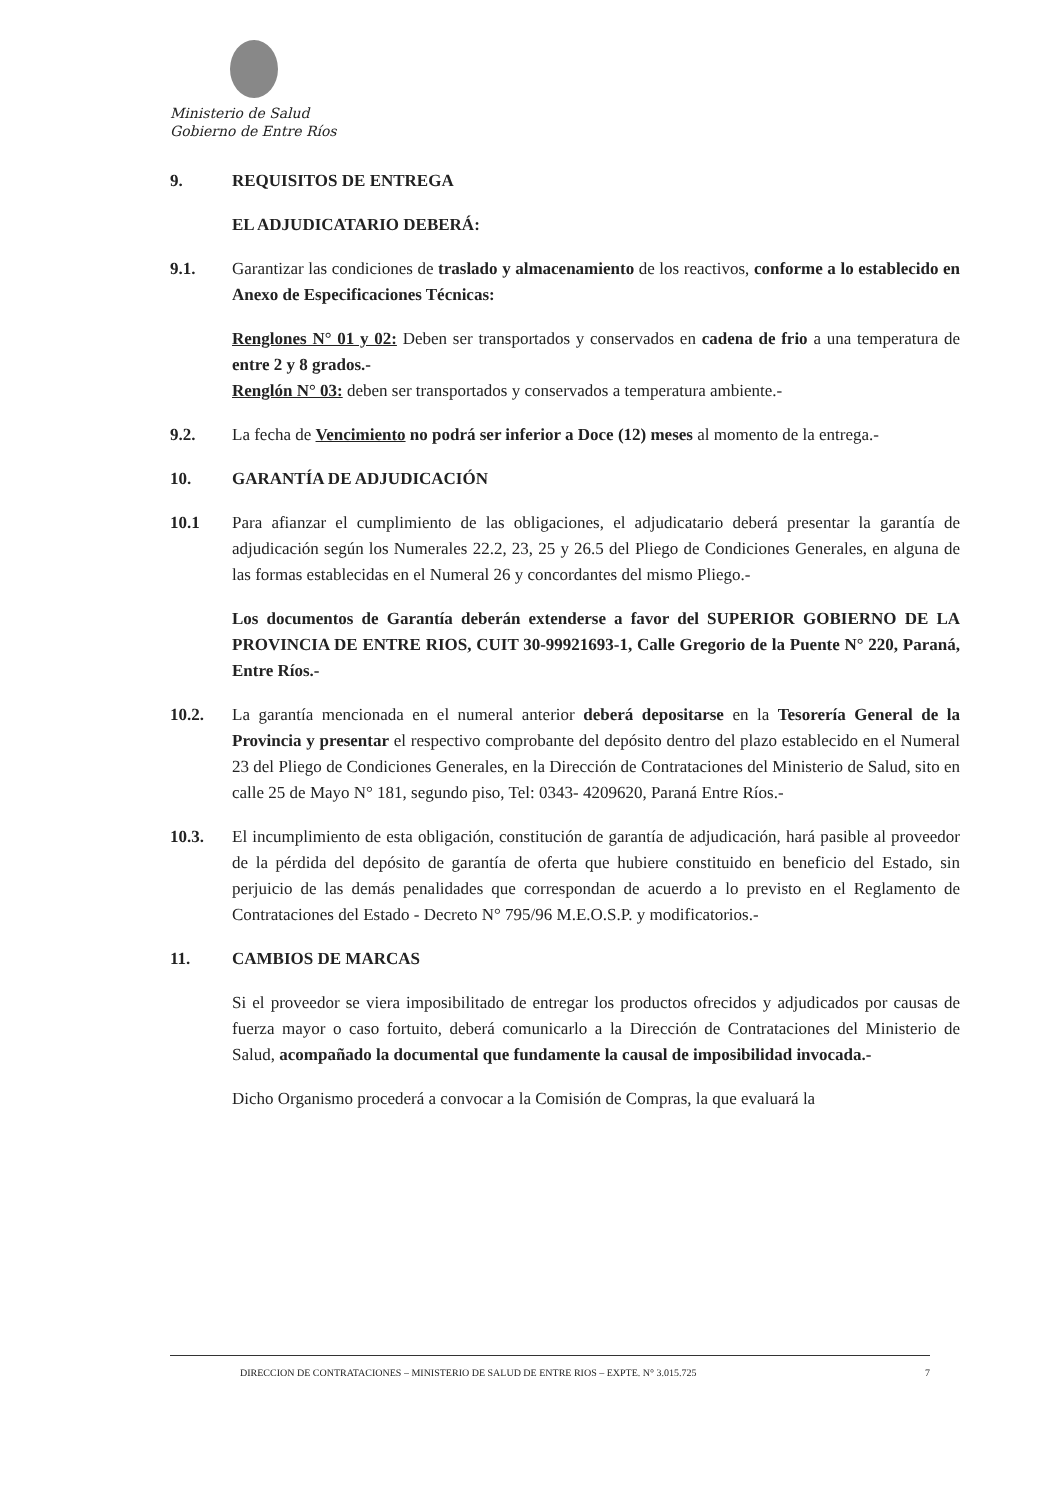Ministerio de Salud
Gobierno de Entre Ríos
9. REQUISITOS DE ENTREGA
EL ADJUDICATARIO DEBERÁ:
9.1. Garantizar las condiciones de traslado y almacenamiento de los reactivos, conforme a lo establecido en Anexo de Especificaciones Técnicas:
Renglones N° 01 y 02: Deben ser transportados y conservados en cadena de frio a una temperatura de entre 2 y 8 grados.-
Renglón N° 03: deben ser transportados y conservados a temperatura ambiente.-
9.2. La fecha de Vencimiento no podrá ser inferior a Doce (12) meses al momento de la entrega.-
10. GARANTÍA DE ADJUDICACIÓN
10.1 Para afianzar el cumplimiento de las obligaciones, el adjudicatario deberá presentar la garantía de adjudicación según los Numerales 22.2, 23, 25 y 26.5 del Pliego de Condiciones Generales, en alguna de las formas establecidas en el Numeral 26 y concordantes del mismo Pliego.-
Los documentos de Garantía deberán extenderse a favor del SUPERIOR GOBIERNO DE LA PROVINCIA DE ENTRE RIOS, CUIT 30-99921693-1, Calle Gregorio de la Puente N° 220, Paraná, Entre Ríos.-
10.2. La garantía mencionada en el numeral anterior deberá depositarse en la Tesorería General de la Provincia y presentar el respectivo comprobante del depósito dentro del plazo establecido en el Numeral 23 del Pliego de Condiciones Generales, en la Dirección de Contrataciones del Ministerio de Salud, sito en calle 25 de Mayo N° 181, segundo piso, Tel: 0343- 4209620, Paraná Entre Ríos.-
10.3. El incumplimiento de esta obligación, constitución de garantía de adjudicación, hará pasible al proveedor de la pérdida del depósito de garantía de oferta que hubiere constituido en beneficio del Estado, sin perjuicio de las demás penalidades que correspondan de acuerdo a lo previsto en el Reglamento de Contrataciones del Estado - Decreto N° 795/96 M.E.O.S.P. y modificatorios.-
11. CAMBIOS DE MARCAS
Si el proveedor se viera imposibilitado de entregar los productos ofrecidos y adjudicados por causas de fuerza mayor o caso fortuito, deberá comunicarlo a la Dirección de Contrataciones del Ministerio de Salud, acompañado la documental que fundamente la causal de imposibilidad invocada.-
Dicho Organismo procederá a convocar a la Comisión de Compras, la que evaluará la
DIRECCION DE CONTRATACIONES – MINISTERIO DE SALUD DE ENTRE RIOS – EXPTE. N° 3.015.725 7